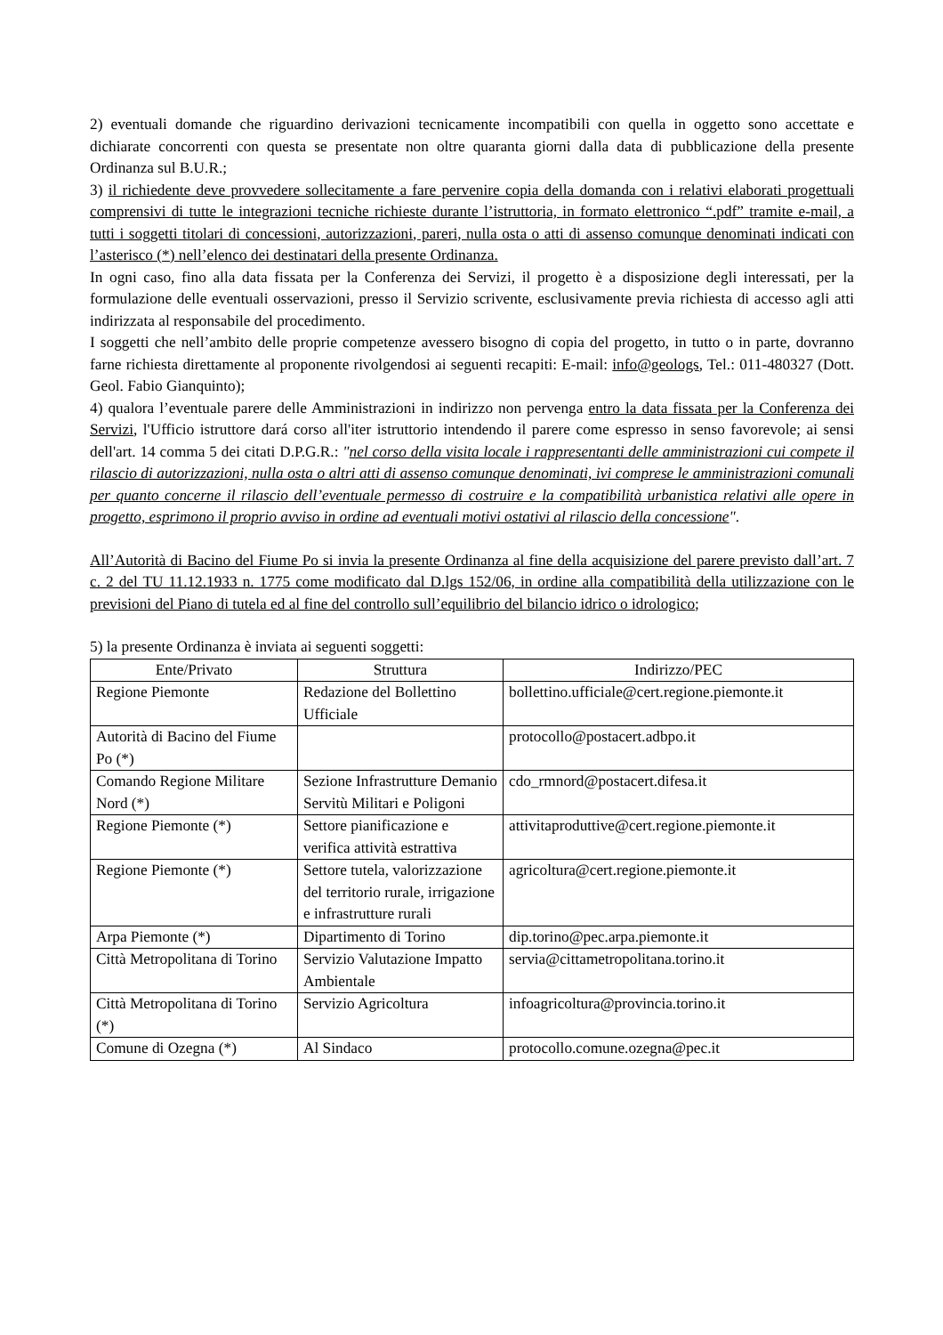2) eventuali domande che riguardino derivazioni tecnicamente incompatibili con quella in oggetto sono accettate e dichiarate concorrenti con questa se presentate non oltre quaranta giorni dalla data di pubblicazione della presente Ordinanza sul B.U.R.;
3) il richiedente deve provvedere sollecitamente a fare pervenire copia della domanda con i relativi elaborati progettuali comprensivi di tutte le integrazioni tecniche richieste durante l’istruttoria, in formato elettronico “.pdf” tramite e-mail, a tutti i soggetti titolari di concessioni, autorizzazioni, pareri, nulla osta o atti di assenso comunque denominati indicati con l’asterisco (*) nell’elenco dei destinatari della presente Ordinanza.
In ogni caso, fino alla data fissata per la Conferenza dei Servizi, il progetto è a disposizione degli interessati, per la formulazione delle eventuali osservazioni, presso il Servizio scrivente, esclusivamente previa richiesta di accesso agli atti indirizzata al responsabile del procedimento.
I soggetti che nell’ambito delle proprie competenze avessero bisogno di copia del progetto, in tutto o in parte, dovranno farne richiesta direttamente al proponente rivolgendosi ai seguenti recapiti: E-mail: info@geologs, Tel.: 011-480327 (Dott. Geol. Fabio Gianquinto);
4) qualora l’eventuale parere delle Amministrazioni in indirizzo non pervenga entro la data fissata per la Conferenza dei Servizi, l'Ufficio istruttore dará corso all'iter istruttorio intendendo il parere come espresso in senso favorevole; ai sensi dell'art. 14 comma 5 dei citati D.P.G.R.: "nel corso della visita locale i rappresentanti delle amministrazioni cui compete il rilascio di autorizzazioni, nulla osta o altri atti di assenso comunque denominati, ivi comprese le amministrazioni comunali per quanto concerne il rilascio dell’eventuale permesso di costruire e la compatibilità urbanistica relativi alle opere in progetto, esprimono il proprio avviso in ordine ad eventuali motivi ostativi al rilascio della concessione".
All’Autorità di Bacino del Fiume Po si invia la presente Ordinanza al fine della acquisizione del parere previsto dall’art. 7 c. 2 del TU 11.12.1933 n. 1775 come modificato dal D.lgs 152/06, in ordine alla compatibilità della utilizzazione con le previsioni del Piano di tutela ed al fine del controllo sull’equilibrio del bilancio idrico o idrologico;
5) la presente Ordinanza è inviata ai seguenti soggetti:
| Ente/Privato | Struttura | Indirizzo/PEC |
| --- | --- | --- |
| Regione Piemonte | Redazione del Bollettino Ufficiale | bollettino.ufficiale@cert.regione.piemonte.it |
| Autorità di Bacino del Fiume Po (*) | | protocollo@postacert.adbpo.it |
| Comando Regione Militare Nord (*) | Sezione Infrastrutture Demanio Servitù Militari e Poligoni | cdo_rmnord@postacert.difesa.it |
| Regione Piemonte (*) | Settore pianificazione e verifica attività estrattiva | attivitaproduttive@cert.regione.piemonte.it |
| Regione Piemonte (*) | Settore tutela, valorizzazione del territorio rurale, irrigazione e infrastrutture rurali | agricoltura@cert.regione.piemonte.it |
| Arpa Piemonte (*) | Dipartimento di Torino | dip.torino@pec.arpa.piemonte.it |
| Città Metropolitana di Torino | Servizio Valutazione Impatto Ambientale | servia@cittametropolitana.torino.it |
| Città Metropolitana di Torino (*) | Servizio Agricoltura | infoagricoltura@provincia.torino.it |
| Comune di Ozegna (*) | Al Sindaco | protocollo.comune.ozegna@pec.it |